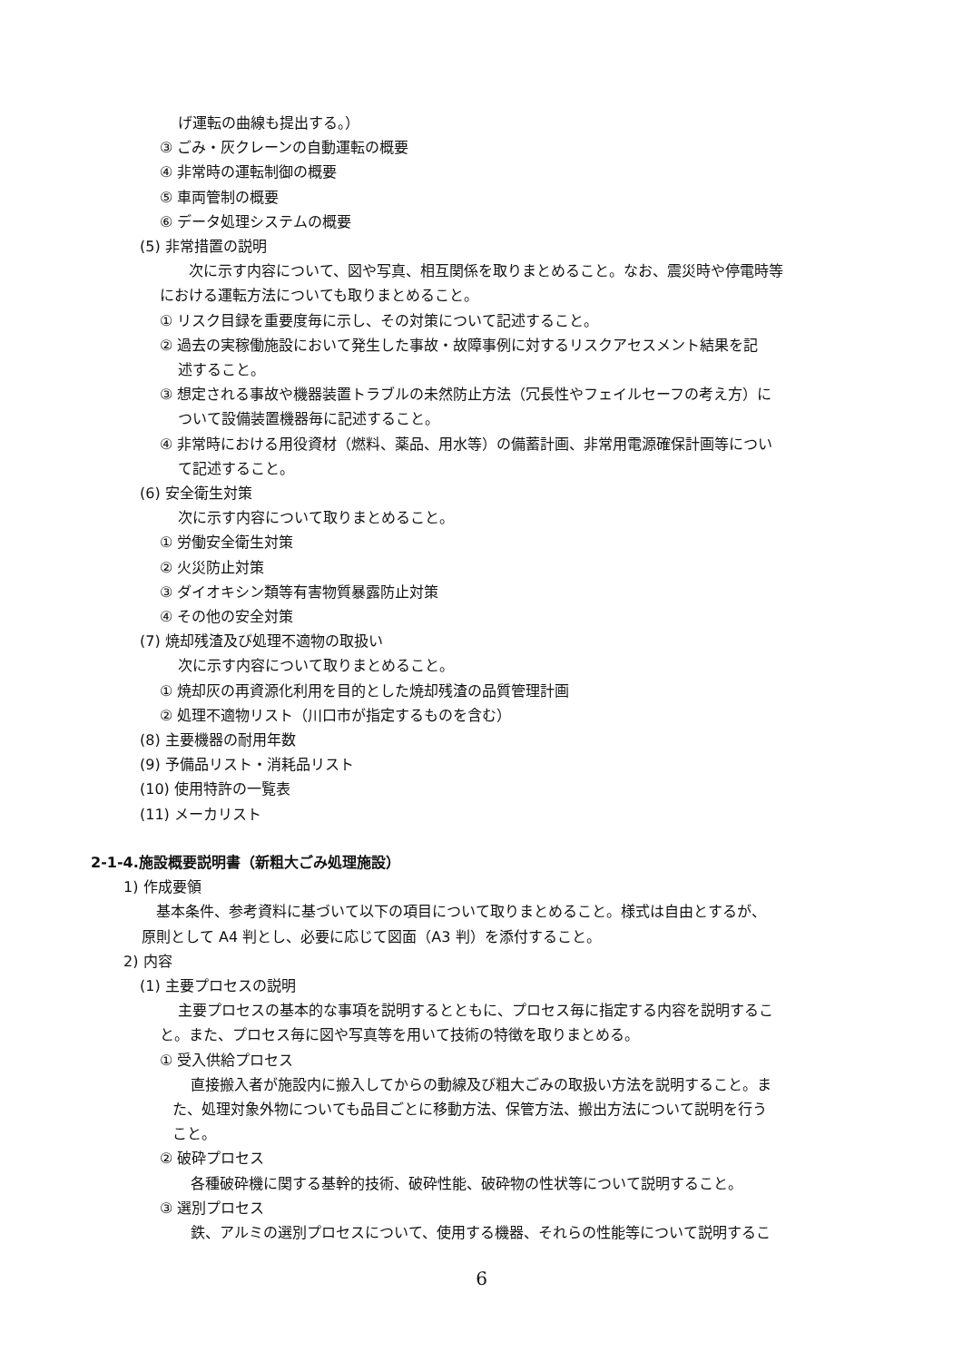げ運転の曲線も提出する。）
③ ごみ・灰クレーンの自動運転の概要
④ 非常時の運転制御の概要
⑤ 車両管制の概要
⑥ データ処理システムの概要
(5) 非常措置の説明
　次に示す内容について、図や写真、相互関係を取りまとめること。なお、震災時や停電時等
における運転方法についても取りまとめること。
① リスク目録を重要度毎に示し、その対策について記述すること。
② 過去の実稼働施設において発生した事故・故障事例に対するリスクアセスメント結果を記
述すること。
③ 想定される事故や機器装置トラブルの未然防止方法（冗長性やフェイルセーフの考え方）に
ついて設備装置機器毎に記述すること。
④ 非常時における用役資材（燃料、薬品、用水等）の備蓄計画、非常用電源確保計画等につい
て記述すること。
(6) 安全衛生対策
次に示す内容について取りまとめること。
① 労働安全衛生対策
② 火災防止対策
③ ダイオキシン類等有害物質暴露防止対策
④ その他の安全対策
(7) 焼却残渣及び処理不適物の取扱い
次に示す内容について取りまとめること。
① 焼却灰の再資源化利用を目的とした焼却残渣の品質管理計画
② 処理不適物リスト（川口市が指定するものを含む）
(8) 主要機器の耐用年数
(9) 予備品リスト・消耗品リスト
(10) 使用特許の一覧表
(11) メーカリスト
2-1-4.施設概要説明書（新粗大ごみ処理施設）
1) 作成要領
　基本条件、参考資料に基づいて以下の項目について取りまとめること。様式は自由とするが、
原則として A4 判とし、必要に応じて図面（A3 判）を添付すること。
2) 内容
(1) 主要プロセスの説明
主要プロセスの基本的な事項を説明するとともに、プロセス毎に指定する内容を説明するこ
と。また、プロセス毎に図や写真等を用いて技術の特徴を取りまとめる。
① 受入供給プロセス
直接搬入者が施設内に搬入してからの動線及び粗大ごみの取扱い方法を説明すること。ま
た、処理対象外物についても品目ごとに移動方法、保管方法、搬出方法について説明を行う
こと。
② 破砕プロセス
各種破砕機に関する基幹的技術、破砕性能、破砕物の性状等について説明すること。
③ 選別プロセス
鉄、アルミの選別プロセスについて、使用する機器、それらの性能等について説明するこ
6